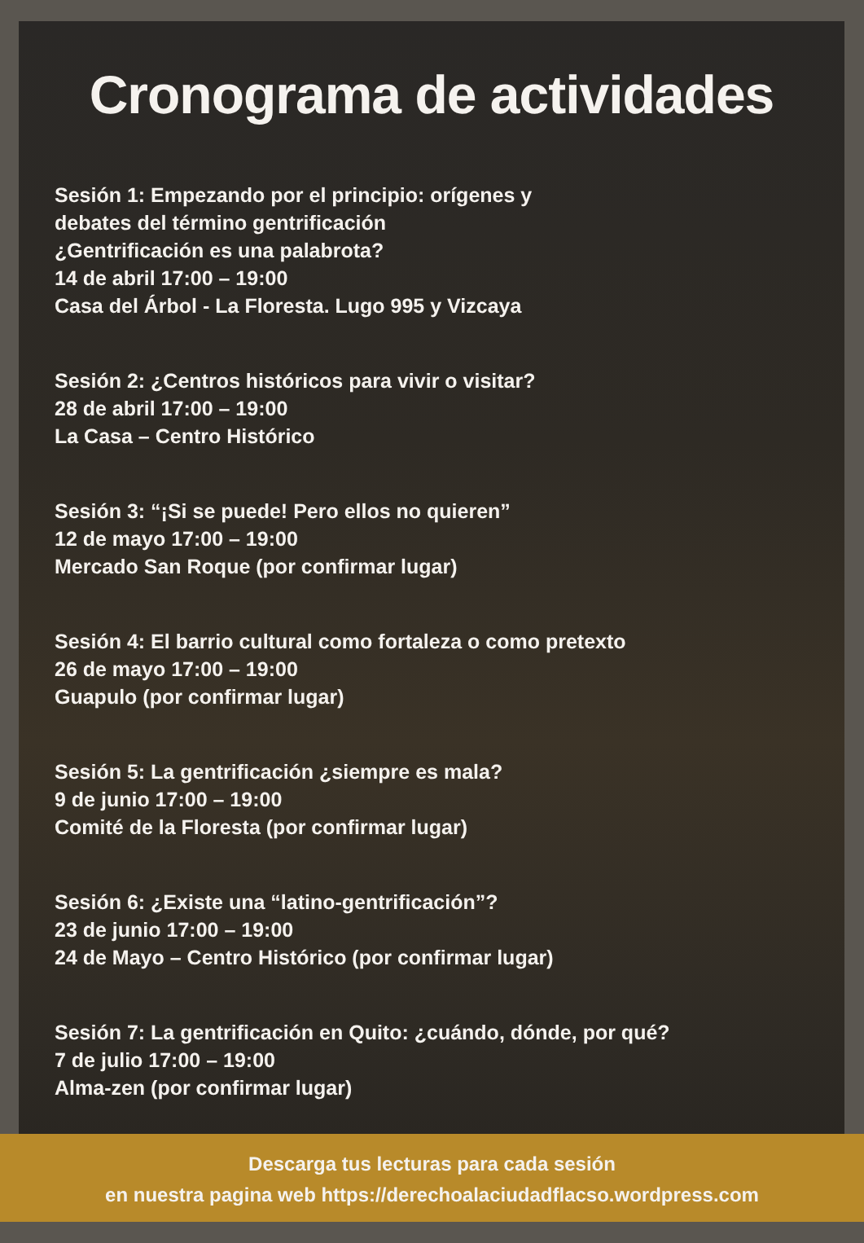Cronograma de actividades
Sesión 1: Empezando por el principio: orígenes y
debates del término gentrificación
¿Gentrificación es una palabrota?
14 de abril 17:00 – 19:00
Casa del Árbol - La Floresta. Lugo 995 y Vizcaya
Sesión 2: ¿Centros históricos para vivir o visitar?
28 de abril 17:00 – 19:00
La Casa – Centro Histórico
Sesión 3: “¡Si se puede! Pero ellos no quieren”
12 de mayo 17:00 – 19:00
Mercado San Roque (por confirmar lugar)
Sesión 4: El barrio cultural como fortaleza o como pretexto
26 de mayo 17:00 – 19:00
Guapulo (por confirmar lugar)
Sesión 5: La gentrificación ¿siempre es mala?
9 de junio 17:00 – 19:00
Comité de la Floresta (por confirmar lugar)
Sesión 6: ¿Existe una “latino-gentrificación”?
23 de junio 17:00 – 19:00
24 de Mayo – Centro Histórico (por confirmar lugar)
Sesión 7: La gentrificación en Quito: ¿cuándo, dónde, por qué?
7 de julio 17:00 – 19:00
Alma-zen (por confirmar lugar)
Descarga tus lecturas para cada sesión
en nuestra pagina web https://derechoalaciudadflacso.wordpress.com